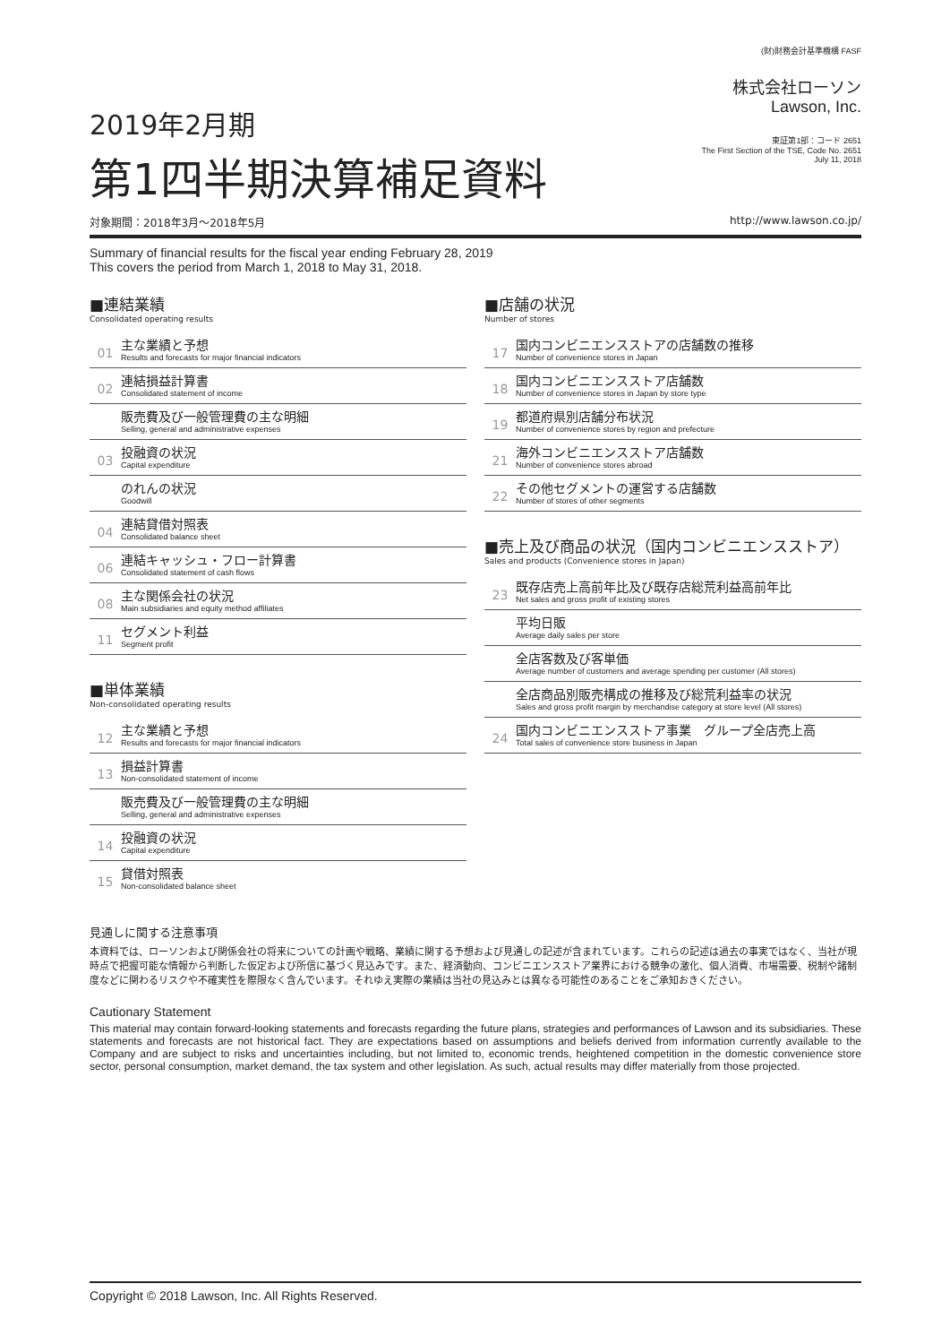2019年2月期
第1四半期決算補足資料
(財)財務会計基準機構 FASF
株式会社ローソン
Lawson, Inc.
東証第1部：コード 2651
The First Section of the TSE, Code No. 2651
July 11, 2018
対象期間：2018年3月～2018年5月 http://www.lawson.co.jp/
Summary of financial results for the fiscal year ending February 28, 2019
This covers the period from March 1, 2018 to May 31, 2018.
■連結業績
Consolidated operating results
01
主な業績と予想
Results and forecasts for major financial indicators
02
連結損益計算書
Consolidated statement of income
販売費及び一般管理費の主な明細
Selling, general and administrative expenses
03
投融資の状況
Capital expenditure
のれんの状況
Goodwill
04
連結貸借対照表
Consolidated balance sheet
06
連結キャッシュ・フロー計算書
Consolidated statement of cash flows
08
主な関係会社の状況
Main subsidiaries and equity method affiliates
11
セグメント利益
Segment profit
■単体業績
Non-consolidated operating results
12
主な業績と予想
Results and forecasts for major financial indicators
13
損益計算書
Non-consolidated statement of income
販売費及び一般管理費の主な明細
Selling, general and administrative expenses
14
投融資の状況
Capital expenditure
15
貸借対照表
Non-consolidated balance sheet
■店舗の状況
Number of stores
17
国内コンビニエンスストアの店舗数の推移
Number of convenience stores in Japan
18
国内コンビニエンスストア店舗数
Number of convenience stores in Japan by store type
19
都道府県別店舗分布状況
Number of convenience stores by region and prefecture
21
海外コンビニエンスストア店舗数
Number of convenience stores abroad
22
その他セグメントの運営する店舗数
Number of stores of other segments
■売上及び商品の状況（国内コンビニエンスストア）
Sales and products (Convenience stores in Japan)
23
既存店売上高前年比及び既存店総荒利益高前年比
Net sales and gross profit of existing stores
平均日販
Average daily sales per store
全店客数及び客単価
Average number of customers and average spending per customer (All stores)
全店商品別販売構成の推移及び総荒利益率の状況
Sales and gross profit margin by merchandise category at store level (All stores)
24
国内コンビニエンスストア事業　グループ全店売上高
Total sales of convenience store business in Japan
見通しに関する注意事項
本資料では、ローソンおよび関係会社の将来についての計画や戦略、業績に関する予想および見通しの記述が含まれています。これらの記述は過去の事実ではなく、当社が現時点で把握可能な情報から判断した仮定および所信に基づく見込みです。また、経済動向、コンビニエンスストア業界における競争の激化、個人消費、市場需要、税制や諸制度などに関わるリスクや不確実性を際限なく含んでいます。それゆえ実際の業績は当社の見込みとは異なる可能性のあることをご承知おきください。
Cautionary Statement
This material may contain forward-looking statements and forecasts regarding the future plans, strategies and performances of Lawson and its subsidiaries. These statements and forecasts are not historical fact. They are expectations based on assumptions and beliefs derived from information currently available to the Company and are subject to risks and uncertainties including, but not limited to, economic trends, heightened competition in the domestic convenience store sector, personal consumption, market demand, the tax system and other legislation. As such, actual results may differ materially from those projected.
Copyright © 2018 Lawson, Inc. All Rights Reserved.